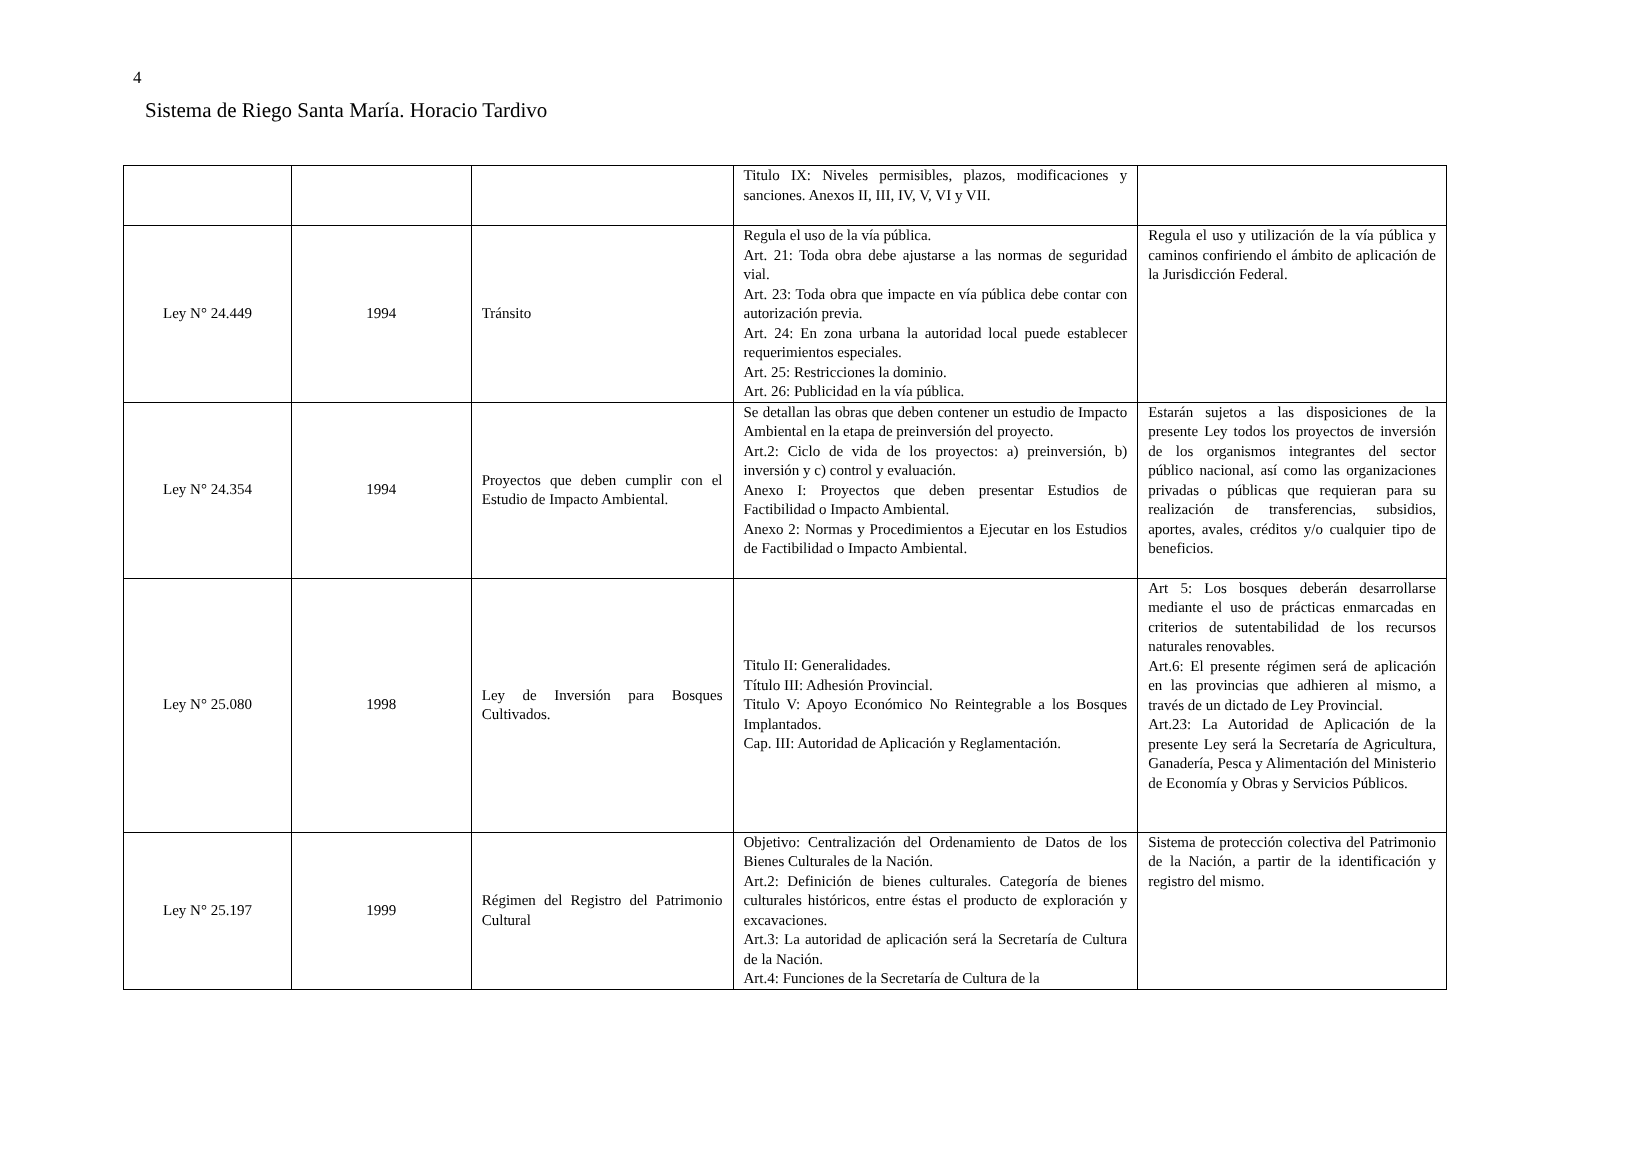4
Sistema de Riego Santa María. Horacio Tardivo
| | | | Titulo IX: Niveles permisibles, plazos, modificaciones y sanciones. Anexos II, III, IV, V, VI y VII. | |
| Ley N° 24.449 | 1994 | Tránsito | Regula el uso de la vía pública. Art. 21: Toda obra debe ajustarse a las normas de seguridad vial. Art. 23: Toda obra que impacte en vía pública debe contar con autorización previa. Art. 24: En zona urbana la autoridad local puede establecer requerimientos especiales. Art. 25: Restricciones la dominio. Art. 26: Publicidad en la vía pública. | Regula el uso y utilización de la vía pública y caminos confiriendo el ámbito de aplicación de la Jurisdicción Federal. |
| Ley N° 24.354 | 1994 | Proyectos que deben cumplir con el Estudio de Impacto Ambiental. | Se detallan las obras que deben contener un estudio de Impacto Ambiental en la etapa de preinversión del proyecto. Art.2: Ciclo de vida de los proyectos: a) preinversión, b) inversión y c) control y evaluación. Anexo I: Proyectos que deben presentar Estudios de Factibilidad o Impacto Ambiental. Anexo 2: Normas y Procedimientos a Ejecutar en los Estudios de Factibilidad o Impacto Ambiental. | Estarán sujetos a las disposiciones de la presente Ley todos los proyectos de inversión de los organismos integrantes del sector público nacional, así como las organizaciones privadas o públicas que requieran para su realización de transferencias, subsidios, aportes, avales, créditos y/o cualquier tipo de beneficios. |
| Ley N° 25.080 | 1998 | Ley de Inversión para Bosques Cultivados. | Titulo II: Generalidades. Título III: Adhesión Provincial. Titulo V: Apoyo Económico No Reintegrable a los Bosques Implantados. Cap. III: Autoridad de Aplicación y Reglamentación. | Art 5: Los bosques deberán desarrollarse mediante el uso de prácticas enmarcadas en criterios de sutentabilidad de los recursos naturales renovables. Art.6: El presente régimen será de aplicación en las provincias que adhieren al mismo, a través de un dictado de Ley Provincial. Art.23: La Autoridad de Aplicación de la presente Ley será la Secretaría de Agricultura, Ganadería, Pesca y Alimentación del Ministerio de Economía y Obras y Servicios Públicos. |
| Ley N° 25.197 | 1999 | Régimen del Registro del Patrimonio Cultural | Objetivo: Centralización del Ordenamiento de Datos de los Bienes Culturales de la Nación. Art.2: Definición de bienes culturales. Categoría de bienes culturales históricos, entre éstas el producto de exploración y excavaciones. Art.3: La autoridad de aplicación será la Secretaría de Cultura de la Nación. Art.4: Funciones de la Secretaría de Cultura de la | Sistema de protección colectiva del Patrimonio de la Nación, a partir de la identificación y registro del mismo. |